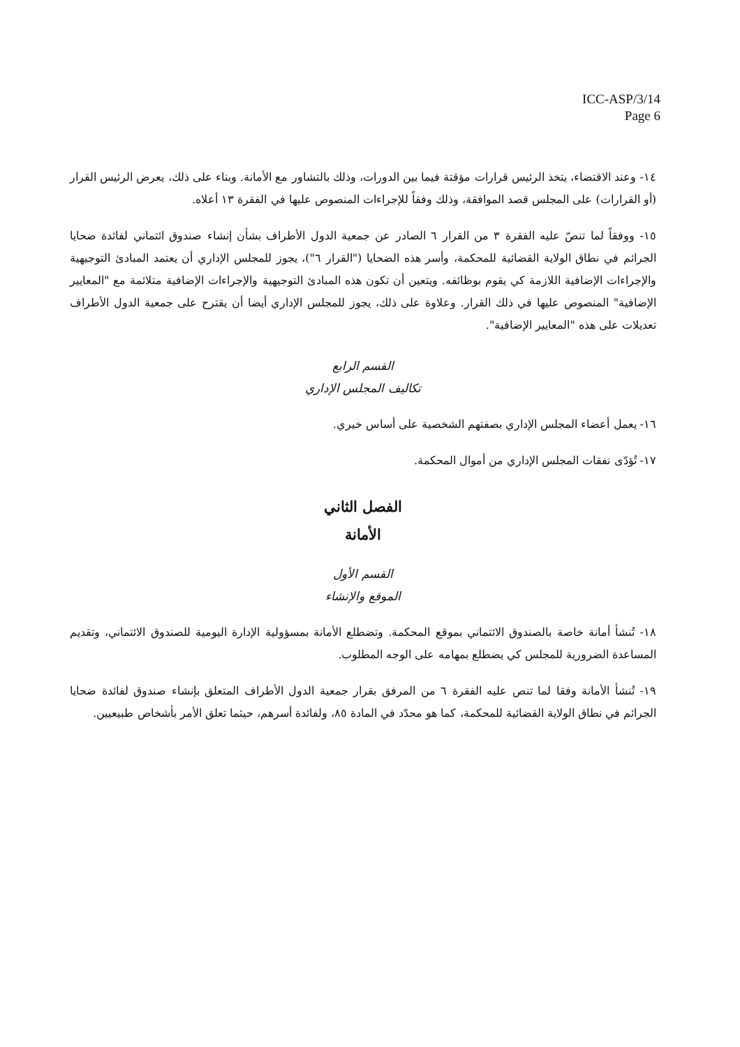ICC-ASP/3/14
Page 6
١٤- وعند الاقتضاء، يتخذ الرئيس قرارات مؤقتة فيما بين الدورات، وذلك بالتشاور مع الأمانة. وبناء على ذلك، يعرض الرئيس القرار (أو القرارات) على المجلس قصد الموافقة، وذلك وفقاً للإجراءات المنصوص عليها في الفقرة ١٣ أعلاه.
١٥- ووفقاً لما تنصّ عليه الفقرة ٣ من القرار ٦ الصادر عن جمعية الدول الأطراف بشأن إنشاء صندوق ائتماني لفائدة ضحايا الجرائم في نطاق الولاية القضائية للمحكمة، وأسر هذه الضحايا ("القرار ٦")، يجوز للمجلس الإداري أن يعتمد المبادئ التوجيهية والإجراءات الإضافية اللازمة كي يقوم بوظائفه. ويتعين أن تكون هذه المبادئ التوجيهية والإجراءات الإضافية متلائمة مع "المعايير الإضافية" المنصوص عليها في ذلك القرار. وعلاوة على ذلك، يجوز للمجلس الإداري أيضا أن يقترح على جمعية الدول الأطراف تعديلات على هذه "المعايير الإضافية".
القسم الرابع
تكاليف المجلس الإداري
١٦- يعمل أعضاء المجلس الإداري بصفتهم الشخصية على أساس خيري.
١٧- تُؤدّى نفقات المجلس الإداري من أموال المحكمة.
الفصل الثاني
الأمانة
القسم الأول
الموقع والإنشاء
١٨- تُنشأ أمانة خاصة بالصندوق الائتماني بموقع المحكمة. وتضطلع الأمانة بمسؤولية الإدارة اليومية للصندوق الائتماني، وتقديم المساعدة الضرورية للمجلس كي يضطلع بمهامه على الوجه المطلوب.
١٩- تُنشأ الأمانة وفقا لما تنص عليه الفقرة ٦ من المرفق بقرار جمعية الدول الأطراف المتعلق بإنشاء صندوق لفائدة ضحايا الجرائم في نطاق الولاية القضائية للمحكمة، كما هو محدّد في المادة ٨٥، ولفائدة أسرهم، حيثما تعلق الأمر بأشخاص طبيعيين.